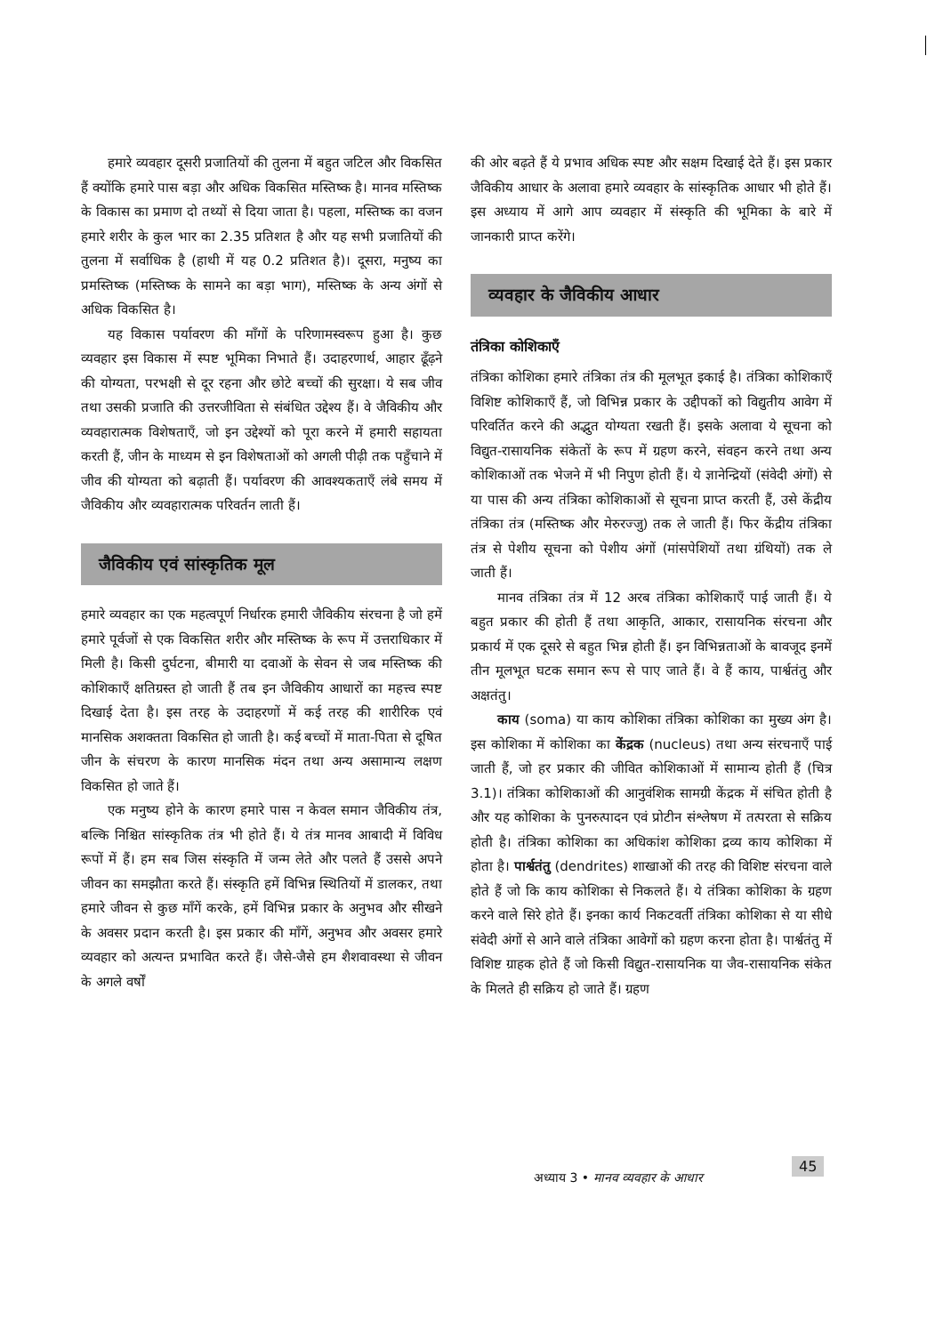हमारे व्यवहार दूसरी प्रजातियों की तुलना में बहुत जटिल और विकसित हैं क्योंकि हमारे पास बड़ा और अधिक विकसित मस्तिष्क है। मानव मस्तिष्क के विकास का प्रमाण दो तथ्यों से दिया जाता है। पहला, मस्तिष्क का वजन हमारे शरीर के कुल भार का 2.35 प्रतिशत है और यह सभी प्रजातियों की तुलना में सर्वाधिक है (हाथी में यह 0.2 प्रतिशत है)। दूसरा, मनुष्य का प्रमस्तिष्क (मस्तिष्क के सामने का बड़ा भाग), मस्तिष्क के अन्य अंगों से अधिक विकसित है।
यह विकास पर्यावरण की माँगों के परिणामस्वरूप हुआ है। कुछ व्यवहार इस विकास में स्पष्ट भूमिका निभाते हैं। उदाहरणार्थ, आहार ढूँढ़ने की योग्यता, परभक्षी से दूर रहना और छोटे बच्चों की सुरक्षा। ये सब जीव तथा उसकी प्रजाति की उत्तरजीविता से संबंधित उद्देश्य हैं। वे जैविकीय और व्यवहारात्मक विशेषताएँ, जो इन उद्देश्यों को पूरा करने में हमारी सहायता करती हैं, जीन के माध्यम से इन विशेषताओं को अगली पीढ़ी तक पहुँचाने में जीव की योग्यता को बढ़ाती हैं। पर्यावरण की आवश्यकताएँ लंबे समय में जैविकीय और व्यवहारात्मक परिवर्तन लाती हैं।
जैविकीय एवं सांस्कृतिक मूल
हमारे व्यवहार का एक महत्वपूर्ण निर्धारक हमारी जैविकीय संरचना है जो हमें हमारे पूर्वजों से एक विकसित शरीर और मस्तिष्क के रूप में उत्तराधिकार में मिली है। किसी दुर्घटना, बीमारी या दवाओं के सेवन से जब मस्तिष्क की कोशिकाएँ क्षतिग्रस्त हो जाती हैं तब इन जैविकीय आधारों का महत्त्व स्पष्ट दिखाई देता है। इस तरह के उदाहरणों में कई तरह की शारीरिक एवं मानसिक अशक्तता विकसित हो जाती है। कई बच्चों में माता-पिता से दूषित जीन के संचरण के कारण मानसिक मंदन तथा अन्य असामान्य लक्षण विकसित हो जाते हैं।
एक मनुष्य होने के कारण हमारे पास न केवल समान जैविकीय तंत्र, बल्कि निश्चित सांस्कृतिक तंत्र भी होते हैं। ये तंत्र मानव आबादी में विविध रूपों में हैं। हम सब जिस संस्कृति में जन्म लेते और पलते हैं उससे अपने जीवन का समझौता करते हैं। संस्कृति हमें विभिन्न स्थितियों में डालकर, तथा हमारे जीवन से कुछ माँगें करके, हमें विभिन्न प्रकार के अनुभव और सीखने के अवसर प्रदान करती है। इस प्रकार की माँगें, अनुभव और अवसर हमारे व्यवहार को अत्यन्त प्रभावित करते हैं। जैसे-जैसे हम शैशवावस्था से जीवन के अगले वर्षों
की ओर बढ़ते हैं ये प्रभाव अधिक स्पष्ट और सक्षम दिखाई देते हैं। इस प्रकार जैविकीय आधार के अलावा हमारे व्यवहार के सांस्कृतिक आधार भी होते हैं। इस अध्याय में आगे आप व्यवहार में संस्कृति की भूमिका के बारे में जानकारी प्राप्त करेंगे।
व्यवहार के जैविकीय आधार
तंत्रिका कोशिकाएँ
तंत्रिका कोशिका हमारे तंत्रिका तंत्र की मूलभूत इकाई है। तंत्रिका कोशिकाएँ विशिष्ट कोशिकाएँ हैं, जो विभिन्न प्रकार के उद्दीपकों को विद्युतीय आवेग में परिवर्तित करने की अद्भुत योग्यता रखती हैं। इसके अलावा ये सूचना को विद्युत-रासायनिक संकेतों के रूप में ग्रहण करने, संवहन करने तथा अन्य कोशिकाओं तक भेजने में भी निपुण होती हैं। ये ज्ञानेन्द्रियों (संवेदी अंगों) से या पास की अन्य तंत्रिका कोशिकाओं से सूचना प्राप्त करती हैं, उसे केंद्रीय तंत्रिका तंत्र (मस्तिष्क और मेरुरज्जु) तक ले जाती हैं। फिर केंद्रीय तंत्रिका तंत्र से पेशीय सूचना को पेशीय अंगों (मांसपेशियों तथा ग्रंथियों) तक ले जाती हैं।
मानव तंत्रिका तंत्र में 12 अरब तंत्रिका कोशिकाएँ पाई जाती हैं। ये बहुत प्रकार की होती हैं तथा आकृति, आकार, रासायनिक संरचना और प्रकार्य में एक दूसरे से बहुत भिन्न होती हैं। इन विभिन्नताओं के बावजूद इनमें तीन मूलभूत घटक समान रूप से पाए जाते हैं। वे हैं काय, पार्श्वतंतु और अक्षतंतु।
काय (soma) या काय कोशिका तंत्रिका कोशिका का मुख्य अंग है। इस कोशिका में कोशिका का केंद्रक (nucleus) तथा अन्य संरचनाएँ पाई जाती हैं, जो हर प्रकार की जीवित कोशिकाओं में सामान्य होती हैं (चित्र 3.1)। तंत्रिका कोशिकाओं की आनुवंशिक सामग्री केंद्रक में संचित होती है और यह कोशिका के पुनरुत्पादन एवं प्रोटीन संश्लेषण में तत्परता से सक्रिय होती है। तंत्रिका कोशिका का अधिकांश कोशिका द्रव्य काय कोशिका में होता है। पार्श्वतंतु (dendrites) शाखाओं की तरह की विशिष्ट संरचना वाले होते हैं जो कि काय कोशिका से निकलते हैं। ये तंत्रिका कोशिका के ग्रहण करने वाले सिरे होते हैं। इनका कार्य निकटवर्ती तंत्रिका कोशिका से या सीधे संवेदी अंगों से आने वाले तंत्रिका आवेगों को ग्रहण करना होता है। पार्श्वतंतु में विशिष्ट ग्राहक होते हैं जो किसी विद्युत-रासायनिक या जैव-रासायनिक संकेत के मिलते ही सक्रिय हो जाते हैं। ग्रहण
45
अध्याय 3 • मानव व्यवहार के आधार